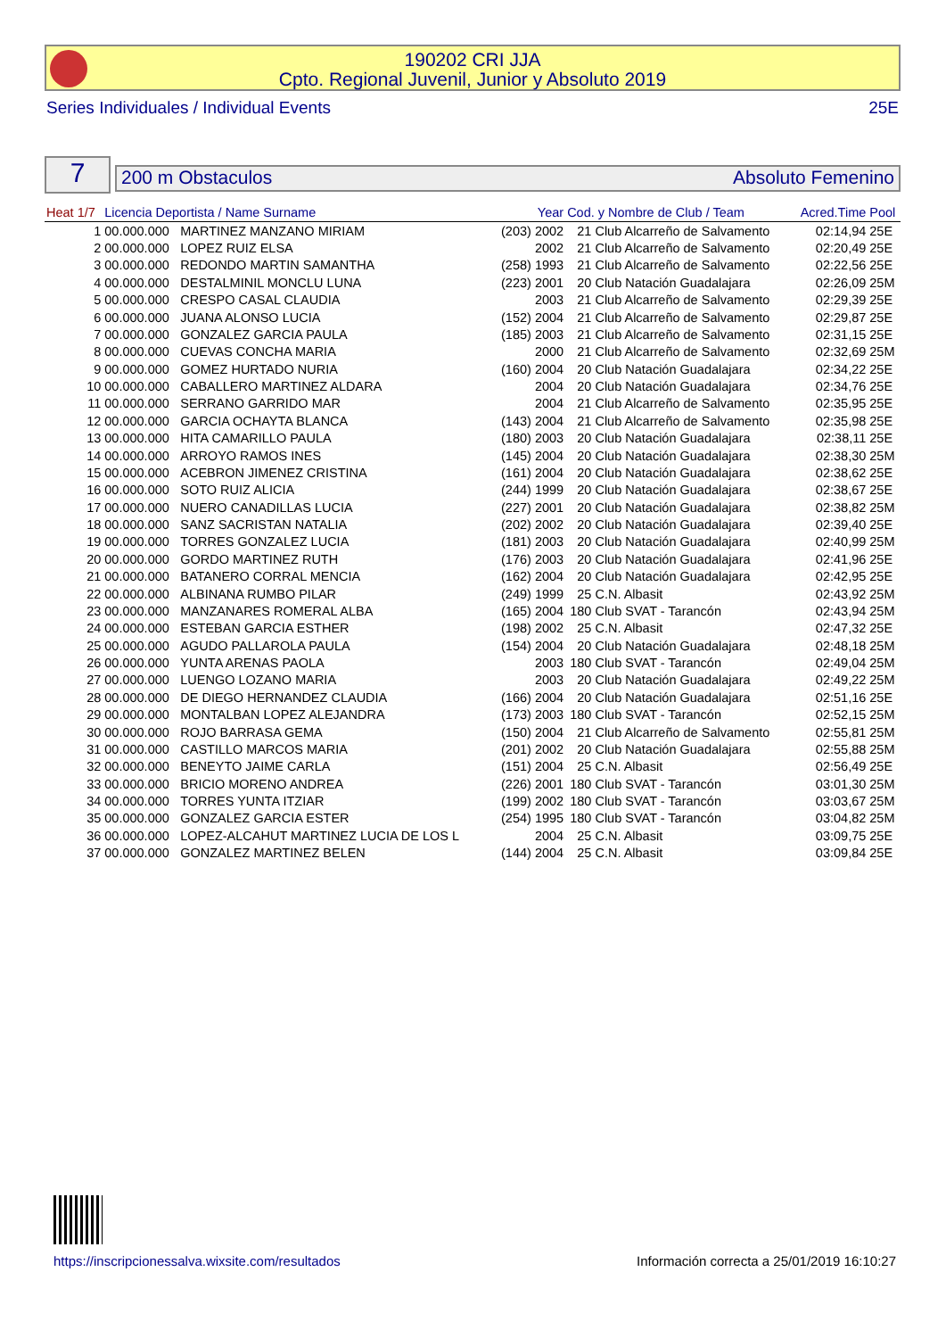190202 CRI JJA
Cpto. Regional Juvenil, Junior y Absoluto 2019
Series Individuales / Individual Events 25E
7
200 m Obstaculos Absoluto Femenino
| Heat 1/7 | Licencia Deportista / Name Surname | | Year | Cod. y Nombre de Club / Team | | Acred.Time | Pool |
| --- | --- | --- | --- | --- | --- | --- | --- |
| 1 | 00.000.000 | MARTINEZ MANZANO MIRIAM | (203) 2002 | 21 | Club Alcarreño de Salvamento | 02:14,94 | 25E |
| 2 | 00.000.000 | LOPEZ RUIZ ELSA | 2002 | 21 | Club Alcarreño de Salvamento | 02:20,49 | 25E |
| 3 | 00.000.000 | REDONDO MARTIN SAMANTHA | (258) 1993 | 21 | Club Alcarreño de Salvamento | 02:22,56 | 25E |
| 4 | 00.000.000 | DESTALMINIL MONCLU LUNA | (223) 2001 | 20 | Club Natación Guadalajara | 02:26,09 | 25M |
| 5 | 00.000.000 | CRESPO CASAL CLAUDIA | 2003 | 21 | Club Alcarreño de Salvamento | 02:29,39 | 25E |
| 6 | 00.000.000 | JUANA ALONSO LUCIA | (152) 2004 | 21 | Club Alcarreño de Salvamento | 02:29,87 | 25E |
| 7 | 00.000.000 | GONZALEZ GARCIA PAULA | (185) 2003 | 21 | Club Alcarreño de Salvamento | 02:31,15 | 25E |
| 8 | 00.000.000 | CUEVAS CONCHA MARIA | 2000 | 21 | Club Alcarreño de Salvamento | 02:32,69 | 25M |
| 9 | 00.000.000 | GOMEZ HURTADO NURIA | (160) 2004 | 20 | Club Natación Guadalajara | 02:34,22 | 25E |
| 10 | 00.000.000 | CABALLERO MARTINEZ ALDARA | 2004 | 20 | Club Natación Guadalajara | 02:34,76 | 25E |
| 11 | 00.000.000 | SERRANO GARRIDO MAR | 2004 | 21 | Club Alcarreño de Salvamento | 02:35,95 | 25E |
| 12 | 00.000.000 | GARCIA OCHAYTA BLANCA | (143) 2004 | 21 | Club Alcarreño de Salvamento | 02:35,98 | 25E |
| 13 | 00.000.000 | HITA CAMARILLO PAULA | (180) 2003 | 20 | Club Natación Guadalajara | 02:38,11 | 25E |
| 14 | 00.000.000 | ARROYO RAMOS INES | (145) 2004 | 20 | Club Natación Guadalajara | 02:38,30 | 25M |
| 15 | 00.000.000 | ACEBRON JIMENEZ CRISTINA | (161) 2004 | 20 | Club Natación Guadalajara | 02:38,62 | 25E |
| 16 | 00.000.000 | SOTO RUIZ ALICIA | (244) 1999 | 20 | Club Natación Guadalajara | 02:38,67 | 25E |
| 17 | 00.000.000 | NUERO CANADILLAS LUCIA | (227) 2001 | 20 | Club Natación Guadalajara | 02:38,82 | 25M |
| 18 | 00.000.000 | SANZ SACRISTAN NATALIA | (202) 2002 | 20 | Club Natación Guadalajara | 02:39,40 | 25E |
| 19 | 00.000.000 | TORRES GONZALEZ LUCIA | (181) 2003 | 20 | Club Natación Guadalajara | 02:40,99 | 25M |
| 20 | 00.000.000 | GORDO MARTINEZ RUTH | (176) 2003 | 20 | Club Natación Guadalajara | 02:41,96 | 25E |
| 21 | 00.000.000 | BATANERO CORRAL MENCIA | (162) 2004 | 20 | Club Natación Guadalajara | 02:42,95 | 25E |
| 22 | 00.000.000 | ALBINANA RUMBO PILAR | (249) 1999 | 25 | C.N. Albasit | 02:43,92 | 25M |
| 23 | 00.000.000 | MANZANARES ROMERAL ALBA | (165) 2004 | 180 | Club SVAT - Tarancón | 02:43,94 | 25M |
| 24 | 00.000.000 | ESTEBAN GARCIA ESTHER | (198) 2002 | 25 | C.N. Albasit | 02:47,32 | 25E |
| 25 | 00.000.000 | AGUDO PALLAROLA PAULA | (154) 2004 | 20 | Club Natación Guadalajara | 02:48,18 | 25M |
| 26 | 00.000.000 | YUNTA ARENAS PAOLA | 2003 | 180 | Club SVAT - Tarancón | 02:49,04 | 25M |
| 27 | 00.000.000 | LUENGO LOZANO MARIA | 2003 | 20 | Club Natación Guadalajara | 02:49,22 | 25M |
| 28 | 00.000.000 | DE DIEGO HERNANDEZ CLAUDIA | (166) 2004 | 20 | Club Natación Guadalajara | 02:51,16 | 25E |
| 29 | 00.000.000 | MONTALBAN LOPEZ ALEJANDRA | (173) 2003 | 180 | Club SVAT - Tarancón | 02:52,15 | 25M |
| 30 | 00.000.000 | ROJO BARRASA GEMA | (150) 2004 | 21 | Club Alcarreño de Salvamento | 02:55,81 | 25M |
| 31 | 00.000.000 | CASTILLO MARCOS MARIA | (201) 2002 | 20 | Club Natación Guadalajara | 02:55,88 | 25M |
| 32 | 00.000.000 | BENEYTO JAIME CARLA | (151) 2004 | 25 | C.N. Albasit | 02:56,49 | 25E |
| 33 | 00.000.000 | BRICIO MORENO ANDREA | (226) 2001 | 180 | Club SVAT - Tarancón | 03:01,30 | 25M |
| 34 | 00.000.000 | TORRES YUNTA ITZIAR | (199) 2002 | 180 | Club SVAT - Tarancón | 03:03,67 | 25M |
| 35 | 00.000.000 | GONZALEZ GARCIA ESTER | (254) 1995 | 180 | Club SVAT - Tarancón | 03:04,82 | 25M |
| 36 | 00.000.000 | LOPEZ-ALCAHUT MARTINEZ LUCIA DE LOS L | 2004 | 25 | C.N. Albasit | 03:09,75 | 25E |
| 37 | 00.000.000 | GONZALEZ MARTINEZ BELEN | (144) 2004 | 25 | C.N. Albasit | 03:09,84 | 25E |
https://inscripcionessalva.wixsite.com/resultados Información correcta a 25/01/2019 16:10:27